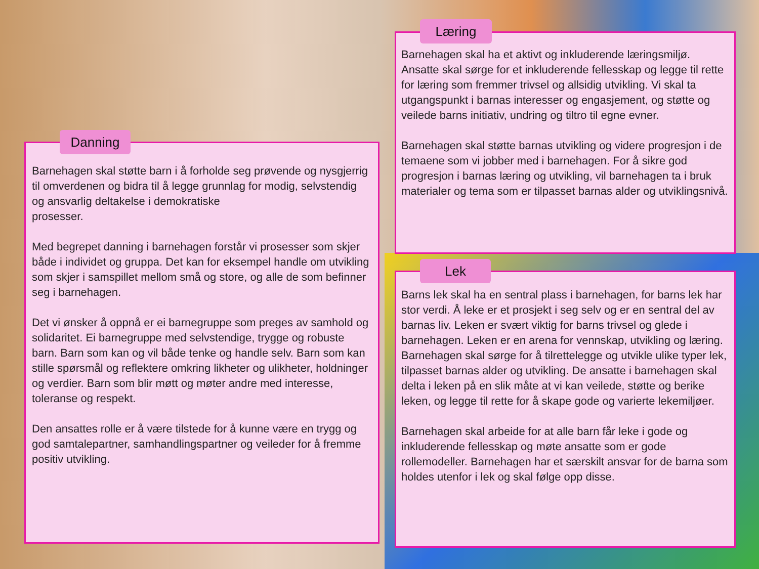Barnehagen skal støtte barn i å forholde seg prøvende og nysgjerrig til omverdenen og bidra til å legge grunnlag for modig, selvstendig og ansvarlig deltakelse i demokratiske
prosesser.
Med begrepet danning i barnehagen forstår vi prosesser som skjer både i individet og gruppa. Det kan for eksempel handle om utvikling som skjer i samspillet mellom små og store, og alle de som befinner seg i barnehagen.
Det vi ønsker å oppnå er ei barnegruppe som preges av samhold og solidaritet. Ei barnegruppe med selvstendige, trygge og robuste barn. Barn som kan og vil både tenke og handle selv. Barn som kan stille spørsmål og reflektere omkring likheter og ulikheter, holdninger og verdier. Barn som blir møtt og møter andre med interesse, toleranse og respekt.
Den ansattes rolle er å være tilstede for å kunne være en trygg og god samtalepartner, samhandlingspartner og veileder for å fremme positiv utvikling.
Danning
Barnehagen skal ha et aktivt og inkluderende læringsmiljø. Ansatte skal sørge for et inkluderende fellesskap og legge til rette for læring som fremmer trivsel og allsidig utvikling. Vi skal ta utgangspunkt i barnas interesser og engasjement, og støtte og veilede barns initiativ, undring og tiltro til egne evner.
Barnehagen skal støtte barnas utvikling og videre progresjon i de temaene som vi jobber med i barnehagen. For å sikre god progresjon i barnas læring og utvikling, vil barnehagen ta i bruk materialer og tema som er tilpasset barnas alder og utviklingsnivå.
Læring
Barns lek skal ha en sentral plass i barnehagen, for barns lek har stor verdi. Å leke er et prosjekt i seg selv og er en sentral del av barnas liv. Leken er svært viktig for barns trivsel og glede i barnehagen. Leken er en arena for vennskap, utvikling og læring. Barnehagen skal sørge for å tilrettelegge og utvikle ulike typer lek, tilpasset barnas alder og utvikling. De ansatte i barnehagen skal delta i leken på en slik måte at vi kan veilede, støtte og berike leken, og legge til rette for å skape gode og varierte lekemiljøer.
Barnehagen skal arbeide for at alle barn får leke i gode og inkluderende fellesskap og møte ansatte som er gode rollemodeller. Barnehagen har et særskilt ansvar for de barna som holdes utenfor i lek og skal følge opp disse.
Lek